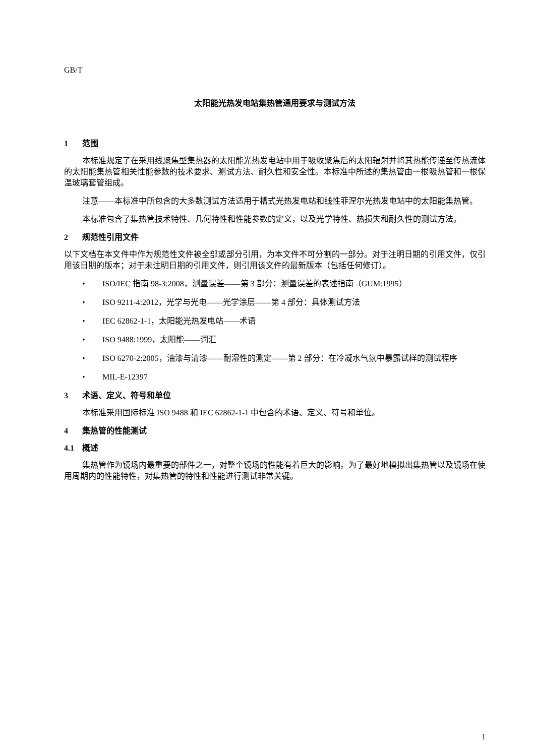GB/T
太阳能光热发电站集热管通用要求与测试方法
1 范围
本标准规定了在采用线聚焦型集热器的太阳能光热发电站中用于吸收聚焦后的太阳辐射并将其热能传递至传热流体的太阳能集热管相关性能参数的技术要求、测试方法、耐久性和安全性。本标准中所述的集热管由一根吸热管和一根保温玻璃套管组成。
注意——本标准中所包含的大多数测试方法适用于槽式光热发电站和线性菲涅尔光热发电站中的太阳能集热管。
本标准包含了集热管技术特性、几何特性和性能参数的定义，以及光学特性、热损失和耐久性的测试方法。
2 规范性引用文件
以下文档在本文件中作为规范性文件被全部或部分引用，为本文件不可分割的一部分。对于注明日期的引用文件，仅引用该日期的版本；对于未注明日期的引用文件，则引用该文件的最新版本（包括任何修订）。
• ISO/IEC 指南 98-3:2008，测量误差——第 3 部分：测量误差的表述指南（GUM:1995）
• ISO 9211-4:2012，光学与光电——光学涂层——第 4 部分：具体测试方法
• IEC 62862-1-1，太阳能光热发电站——术语
• ISO 9488:1999，太阳能——词汇
• ISO 6270-2:2005，油漆与清漆——耐湿性的测定——第 2 部分：在冷凝水气氛中暴露试样的测试程序
• MIL-E-12397
3 术语、定义、符号和单位
本标准采用国际标准 ISO 9488 和 IEC 62862-1-1 中包含的术语、定义、符号和单位。
4 集热管的性能测试
4.1 概述
集热管作为镜场内最重要的部件之一，对整个镜场的性能有着巨大的影响。为了最好地模拟出集热管以及镜场在使用周期内的性能特性，对集热管的特性和性能进行测试非常关键。
1